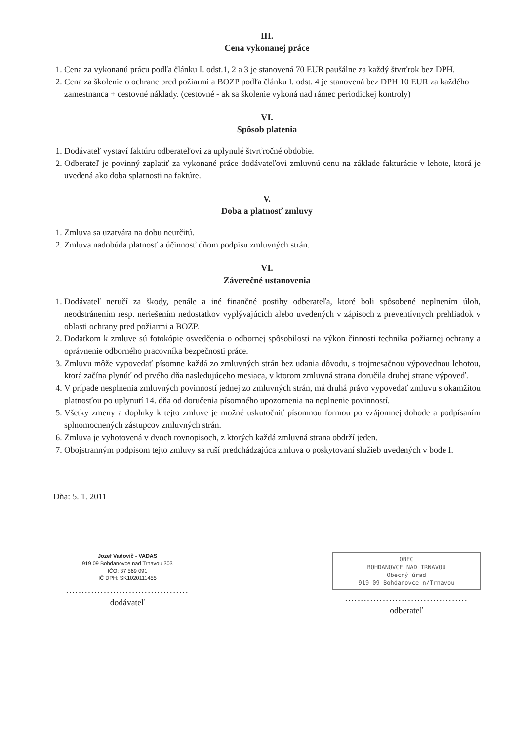III.
Cena vykonanej práce
1. Cena za vykonanú prácu podľa článku I. odst.1, 2 a 3 je stanovená 70 EUR paušálne za každý štvrťrok bez DPH.
2. Cena za školenie o ochrane pred požiarmi a BOZP podľa článku I. odst. 4 je stanovená bez DPH 10 EUR za každého zamestnanca + cestovné náklady. (cestovné - ak sa školenie vykoná nad rámec periodickej kontroly)
VI.
Spôsob platenia
1. Dodávateľ vystaví faktúru odberateľovi za uplynulé štvrťročné obdobie.
2. Odberateľ je povinný zaplatiť za vykonané práce dodávateľovi zmluvnú cenu na základe fakturácie v lehote, ktorá je uvedená ako doba splatnosti na faktúre.
V.
Doba a platnosť zmluvy
1. Zmluva sa uzatvára na dobu neurčitú.
2. Zmluva nadobúda platnosť a účinnosť dňom podpisu zmluvných strán.
VI.
Záverečné ustanovenia
1. Dodávateľ neručí za škody, penále a iné finančné postihy odberateľa, ktoré boli spôsobené neplnením úloh, neodstránením resp. neriešením nedostatkov vyplývajúcich alebo uvedených v zápisoch z preventívnych prehliadok v oblasti ochrany pred požiarmi a BOZP.
2. Dodatkom k zmluve sú fotokópie osvedčenia o odbornej spôsobilosti na výkon činnosti technika požiarnej ochrany a oprávnenie odborného pracovníka bezpečnosti práce.
3. Zmluvu môže vypovedať písomne každá zo zmluvných strán bez udania dôvodu, s trojmesačnou výpovednou lehotou, ktorá začína plynúť od prvého dňa nasledujúceho mesiaca, v ktorom zmluvná strana doručila druhej strane výpoveď.
4. V prípade nesplnenia zmluvných povinností jednej zo zmluvných strán, má druhá právo vypovedať zmluvu s okamžitou platnosťou po uplynutí 14. dňa od doručenia písomného upozornenia na neplnenie povinností.
5. Všetky zmeny a doplnky k tejto zmluve je možné uskutočniť písomnou formou po vzájomnej dohode a podpísaním splnomocnených zástupcov zmluvných strán.
6. Zmluva je vyhotovená v dvoch rovnopisoch, z ktorých každá zmluvná strana obdrží jeden.
7. Obojstranným podpisom tejto zmluvy sa ruší predchádzajúca zmluva o poskytovaní služieb uvedených v bode I.
Dňa: 5. 1. 2011
Jozef Vadovič - VADAS
919 09 Bohdanovce nad Trnavou 303
IČO: 37 569 091
IČ DPH: SK1020111455
.......................................
dodávateľ
OBEC
BOHDANOVCE NAD TRNAVOU
Obecný úrad
919 09 Bohdanovce n/Trnavou
.......................................
odberateľ